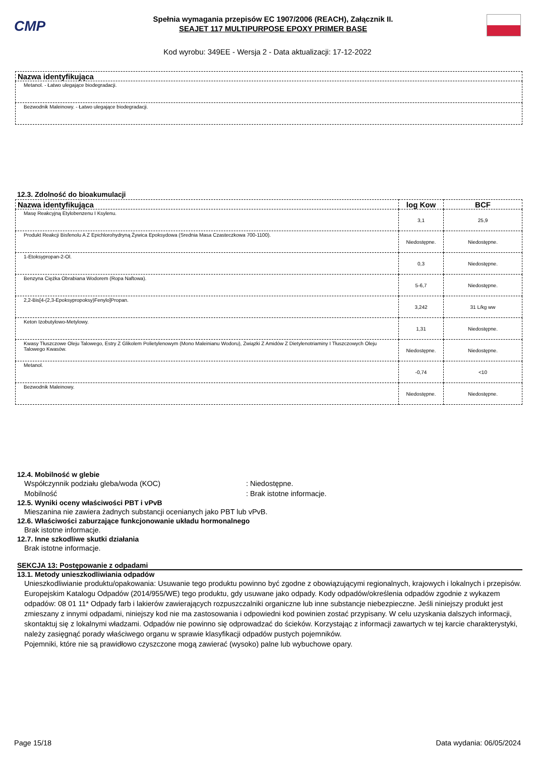CMP
Spełnia wymagania przepisów EC 1907/2006 (REACH), Załącznik II.
SEAJET 117 MULTIPURPOSE EPOXY PRIMER BASE
Kod wyrobu: 349EE - Wersja 2 - Data aktualizacji: 17-12-2022
| Nazwa identyfikująca |
| --- |
| Metanol. - Łatwo ulegające biodegradacji. |
| Bezwodnik Maleinowy. - Łatwo ulegające biodegradacji. |
12.3. Zdolność do bioakumulacji
| Nazwa identyfikująca | log Kow | BCF |
| --- | --- | --- |
| Masę Reakcyjną Etylobenzenu I Ksylenu. | 3,1 | 25,9 |
| Produkt Reakcji Bisfenolu A Z Epichlorohydryną Żywica Epoksydowa (Srednia Masa Czasteczkowa 700-1100). | Niedostępne. | Niedostępne. |
| 1-Etoksypropan-2-Ol. | 0,3 | Niedostępne. |
| Benzyna Ciężka Obrabiana Wodorem (Ropa Naftowa). | 5-6,7 | Niedostępne. |
| 2,2-Bis[4-(2,3-Epoksypropoksy)Fenylo]Propan. | 3,242 | 31 L/kg ww |
| Keton Izobutylowo-Metylowy. | 1,31 | Niedostępne. |
| Kwasy Tłuszczowe Oleju Talowego, Estry Z Glikolem Polietylenowym (Mono Maleinianu Wodoru), Związki Z Amidów Z Dietylenotriaminy I Tłuszczowych Oleju Talowego Kwasów. | Niedostępne. | Niedostępne. |
| Metanol. | -0,74 | <10 |
| Bezwodnik Maleinowy. | Niedostępne. | Niedostępne. |
12.4. Mobilność w glebie
Współczynnik podziału gleba/woda (KOC): Niedostępne.
Mobilność: Brak istotne informacje.
12.5. Wyniki oceny właściwości PBT i vPvB
Mieszanina nie zawiera żadnych substancji ocenianych jako PBT lub vPvB.
12.6. Właściwości zaburzające funkcjonowanie układu hormonalnego
Brak istotne informacje.
12.7. Inne szkodliwe skutki działania
Brak istotne informacje.
SEKCJA 13: Postępowanie z odpadami
13.1. Metody unieszkodliwiania odpadów
Unieszkodliwianie produktu/opakowania: Usuwanie tego produktu powinno być zgodne z obowiązującymi regionalnych, krajowych i lokalnych i przepisów. Europejskim Katalogu Odpadów (2014/955/WE) tego produktu, gdy usuwane jako odpady. Kody odpadów/określenia odpadów zgodnie z wykazem odpadów: 08 01 11* Odpady farb i lakierów zawierających rozpuszczalniki organiczne lub inne substancje niebezpieczne. Jeśli niniejszy produkt jest zmieszany z innymi odpadami, niniejszy kod nie ma zastosowania i odpowiedni kod powinien zostać przypisany. W celu uzyskania dalszych informacji, skontaktuj się z lokalnymi władzami. Odpadów nie powinno się odprowadzać do ścieków. Korzystając z informacji zawartych w tej karcie charakterystyki, należy zasięgnąć porady właściwego organu w sprawie klasyfikacji odpadów pustych pojemników.
Pojemniki, które nie są prawidłowo czyszczone mogą zawierać (wysoko) palne lub wybuchowe opary.
Page 15/18 Data wydania: 06/05/2024